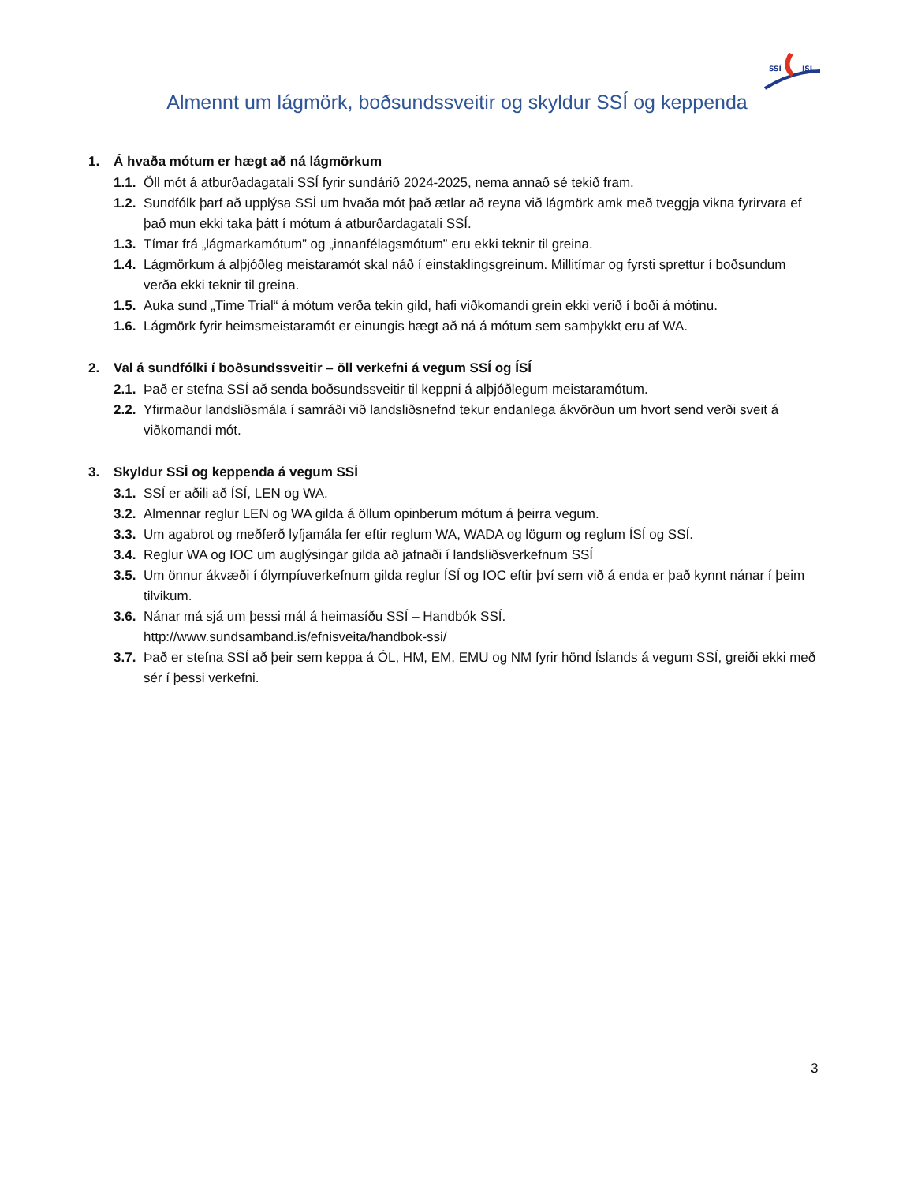SSÍ
ISL
Almennt um lágmörk, boðsundssveitir og skyldur SSÍ og keppenda
1. Á hvaða mótum er hægt að ná lágmörkum
1.1. Öll mót á atburðadagatali SSÍ fyrir sundárið 2024-2025, nema annað sé tekið fram.
1.2. Sundfólk þarf að upplýsa SSÍ um hvaða mót það ætlar að reyna við lágmörk amk með tveggja vikna fyrirvara ef það mun ekki taka þátt í mótum á atburðardagatali SSÍ.
1.3. Tímar frá „lágmarkamótum” og „innanfélagsmótum” eru ekki teknir til greina.
1.4. Lágmörkum á alþjóðleg meistaramót skal náð í einstaklingsgreinum. Millitímar og fyrsti sprettur í boðsundum verða ekki teknir til greina.
1.5. Auka sund „Time Trial“ á mótum verða tekin gild, hafi viðkomandi grein ekki verið í boði á mótinu.
1.6. Lágmörk fyrir heimsmeistaramót er einungis hægt að ná á mótum sem samþykkt eru af WA.
2. Val á sundfólki í boðsundssveitir – öll verkefni á vegum SSÍ og ÍSÍ
2.1. Það er stefna SSÍ að senda boðsundssveitir til keppni á alþjóðlegum meistaramótum.
2.2. Yfirmaður landsliðsmála í samráði við landsliðsnefnd tekur endanlega ákvörðun um hvort send verði sveit á viðkomandi mót.
3. Skyldur SSÍ og keppenda á vegum SSÍ
3.1. SSÍ er aðili að ÍSÍ, LEN og WA.
3.2. Almennar reglur LEN og WA gilda á öllum opinberum mótum á þeirra vegum.
3.3. Um agabrot og meðferð lyfjamála fer eftir reglum WA, WADA og lögum og reglum ÍSÍ og SSÍ.
3.4. Reglur WA og IOC um auglýsingar gilda að jafnaði í landsliðsverkefnum SSÍ
3.5. Um önnur ákvæði í ólympíuverkefnum gilda reglur ÍSÍ og IOC eftir því sem við á enda er það kynnt nánar í þeim tilvikum.
3.6. Nánar má sjá um þessi mál á heimasíðu SSÍ – Handbók SSÍ.
http://www.sundsamband.is/efnisveita/handbok-ssi/
3.7. Það er stefna SSÍ að þeir sem keppa á ÓL, HM, EM, EMU og NM fyrir hönd Íslands á vegum SSÍ, greiði ekki með sér í þessi verkefni.
3